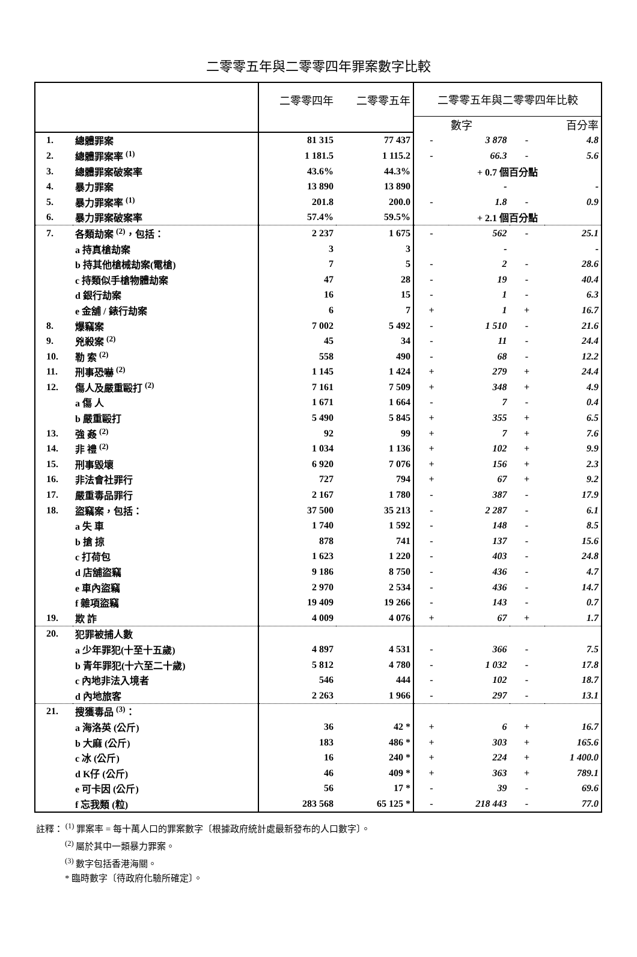二零零五年與二零零四年罪案數字比較
| | | 二零零四年 | 二零零五年 | 二零零五年與二零零四年比較 | | | |
| --- | --- | --- | --- | --- | --- | --- | --- |
| | | | | 數字 | | 百分率 | |
| 1. | 總體罪案 | 81 315 | 77 437 | - | 3 878 | - | 4.8 |
| 2. | 總體罪案率 <sup>(1)</sup> | 1 181.5 | 1 115.2 | - | 66.3 | - | 5.6 |
| 3. | 總體罪案破案率 | 43.6% | 44.3% | + 0.7 個百分點 | | | |
| 4. | 暴力罪案 | 13 890 | 13 890 | | - | | - |
| 5. | 暴力罪案率 <sup>(1)</sup> | 201.8 | 200.0 | - | 1.8 | - | 0.9 |
| 6. | 暴力罪案破案率 | 57.4% | 59.5% | + 2.1 個百分點 | | | |
| 7. | 各類劫案 <sup>(2)</sup>，包括： | 2 237 | 1 675 | - | 562 | - | 25.1 |
| | a 持真槍劫案 | 3 | 3 | | - | | - |
| | b 持其他槍械劫案(電槍) | 7 | 5 | - | 2 | - | 28.6 |
| | c 持類似手槍物體劫案 | 47 | 28 | - | 19 | - | 40.4 |
| | d 銀行劫案 | 16 | 15 | - | 1 | - | 6.3 |
| | e 金舖 / 錶行劫案 | 6 | 7 | + | 1 | + | 16.7 |
| 8. | 爆竊案 | 7 002 | 5 492 | - | 1 510 | - | 21.6 |
| 9. | 兇殺案 <sup>(2)</sup> | 45 | 34 | - | 11 | - | 24.4 |
| 10. | 勒 索 <sup>(2)</sup> | 558 | 490 | - | 68 | - | 12.2 |
| 11. | 刑事恐嚇 <sup>(2)</sup> | 1 145 | 1 424 | + | 279 | + | 24.4 |
| 12. | 傷人及嚴重毆打 <sup>(2)</sup> | 7 161 | 7 509 | + | 348 | + | 4.9 |
| | a 傷 人 | 1 671 | 1 664 | - | 7 | - | 0.4 |
| | b 嚴重毆打 | 5 490 | 5 845 | + | 355 | + | 6.5 |
| 13. | 強 姦 <sup>(2)</sup> | 92 | 99 | + | 7 | + | 7.6 |
| 14. | 非 禮 <sup>(2)</sup> | 1 034 | 1 136 | + | 102 | + | 9.9 |
| 15. | 刑事毀壞 | 6 920 | 7 076 | + | 156 | + | 2.3 |
| 16. | 非法會社罪行 | 727 | 794 | + | 67 | + | 9.2 |
| 17. | 嚴重毒品罪行 | 2 167 | 1 780 | - | 387 | - | 17.9 |
| 18. | 盜竊案，包括： | 37 500 | 35 213 | - | 2 287 | - | 6.1 |
| | a 失 車 | 1 740 | 1 592 | - | 148 | - | 8.5 |
| | b 搶 掠 | 878 | 741 | - | 137 | - | 15.6 |
| | c 打荷包 | 1 623 | 1 220 | - | 403 | - | 24.8 |
| | d 店舖盜竊 | 9 186 | 8 750 | - | 436 | - | 4.7 |
| | e 車內盜竊 | 2 970 | 2 534 | - | 436 | - | 14.7 |
| | f 雜項盜竊 | 19 409 | 19 266 | - | 143 | - | 0.7 |
| 19. | 欺 詐 | 4 009 | 4 076 | + | 67 | + | 1.7 |
| 20. | 犯罪被捕人數 | | | | | | |
| | a 少年罪犯(十至十五歲) | 4 897 | 4 531 | - | 366 | - | 7.5 |
| | b 青年罪犯(十六至二十歲) | 5 812 | 4 780 | - | 1 032 | - | 17.8 |
| | c 內地非法入境者 | 546 | 444 | - | 102 | - | 18.7 |
| | d 內地旅客 | 2 263 | 1 966 | - | 297 | - | 13.1 |
| 21. | 搜獲毒品 <sup>(3)</sup>： | | | | | | |
| | a 海洛英 (公斤) | 36 | 42 * | + | 6 | + | 16.7 |
| | b 大麻 (公斤) | 183 | 486 * | + | 303 | + | 165.6 |
| | c 冰 (公斤) | 16 | 240 * | + | 224 | + | 1 400.0 |
| | d K仔 (公斤) | 46 | 409 * | + | 363 | + | 789.1 |
| | e 可卡因 (公斤) | 56 | 17 * | - | 39 | - | 69.6 |
| | f 忘我類 (粒) | 283 568 | 65 125 * | - | 218 443 | - | 77.0 |
註釋： <sup>(1)</sup> 罪案率 = 每十萬人口的罪案數字〔根據政府統計處最新發布的人口數字〕。
<sup>(2)</sup> 屬於其中一類暴力罪案。
<sup>(3)</sup> 數字包括香港海關。
* 臨時數字〔待政府化驗所確定〕。